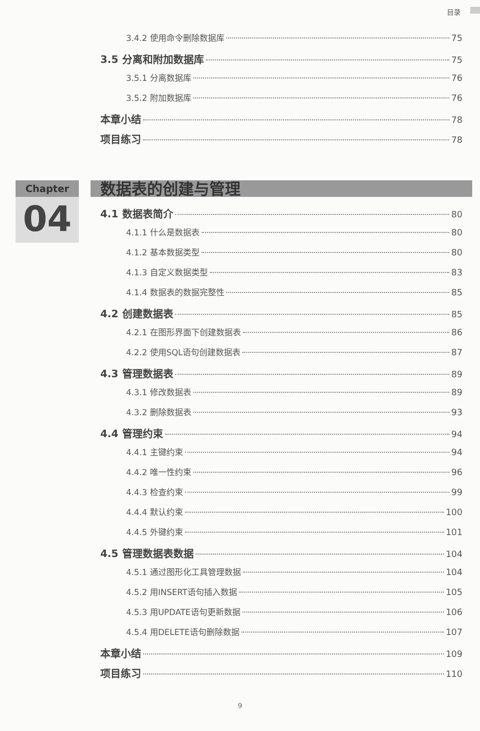目录
3.4.2 使用命令删除数据库 75
3.5 分离和附加数据库 75
3.5.1 分离数据库 76
3.5.2 附加数据库 76
本章小结 78
项目练习 78
Chapter
04
数据表的创建与管理
4.1 数据表简介 80
4.1.1 什么是数据表 80
4.1.2 基本数据类型 80
4.1.3 自定义数据类型 83
4.1.4 数据表的数据完整性 85
4.2 创建数据表 85
4.2.1 在图形界面下创建数据表 86
4.2.2 使用SQL语句创建数据表 87
4.3 管理数据表 89
4.3.1 修改数据表 89
4.3.2 删除数据表 93
4.4 管理约束 94
4.4.1 主键约束 94
4.4.2 唯一性约束 96
4.4.3 检查约束 99
4.4.4 默认约束 100
4.4.5 外键约束 101
4.5 管理数据表数据 104
4.5.1 通过图形化工具管理数据 104
4.5.2 用INSERT语句插入数据 105
4.5.3 用UPDATE语句更新数据 106
4.5.4 用DELETE语句删除数据 107
本章小结 109
项目练习 110
9